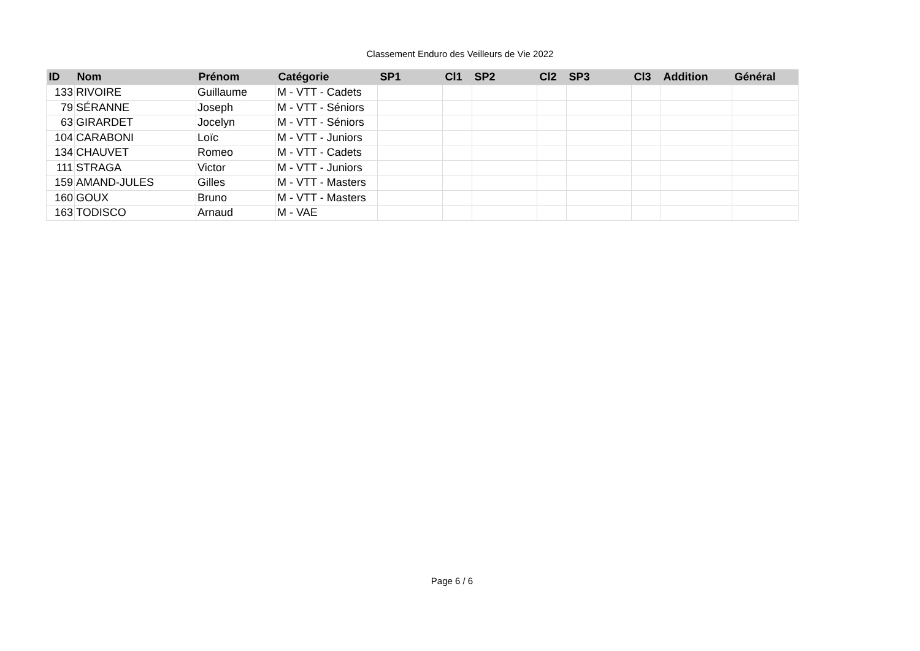Classement Enduro des Veilleurs de Vie 2022
| ID | Nom | Prénom | Catégorie | SP1 | Cl1 | SP2 | Cl2 | SP3 | Cl3 | Addition | Général |
| --- | --- | --- | --- | --- | --- | --- | --- | --- | --- | --- | --- |
| 133 | RIVOIRE | Guillaume | M - VTT - Cadets | | | | | | | | |
| 79 | SÉRANNE | Joseph | M - VTT - Séniors | | | | | | | | |
| 63 | GIRARDET | Jocelyn | M - VTT - Séniors | | | | | | | | |
| 104 | CARABONI | Loïc | M - VTT - Juniors | | | | | | | | |
| 134 | CHAUVET | Romeo | M - VTT - Cadets | | | | | | | | |
| 111 | STRAGA | Victor | M - VTT - Juniors | | | | | | | | |
| 159 | AMAND-JULES | Gilles | M - VTT - Masters | | | | | | | | |
| 160 | GOUX | Bruno | M - VTT - Masters | | | | | | | | |
| 163 | TODISCO | Arnaud | M - VAE | | | | | | | | |
Page 6 / 6